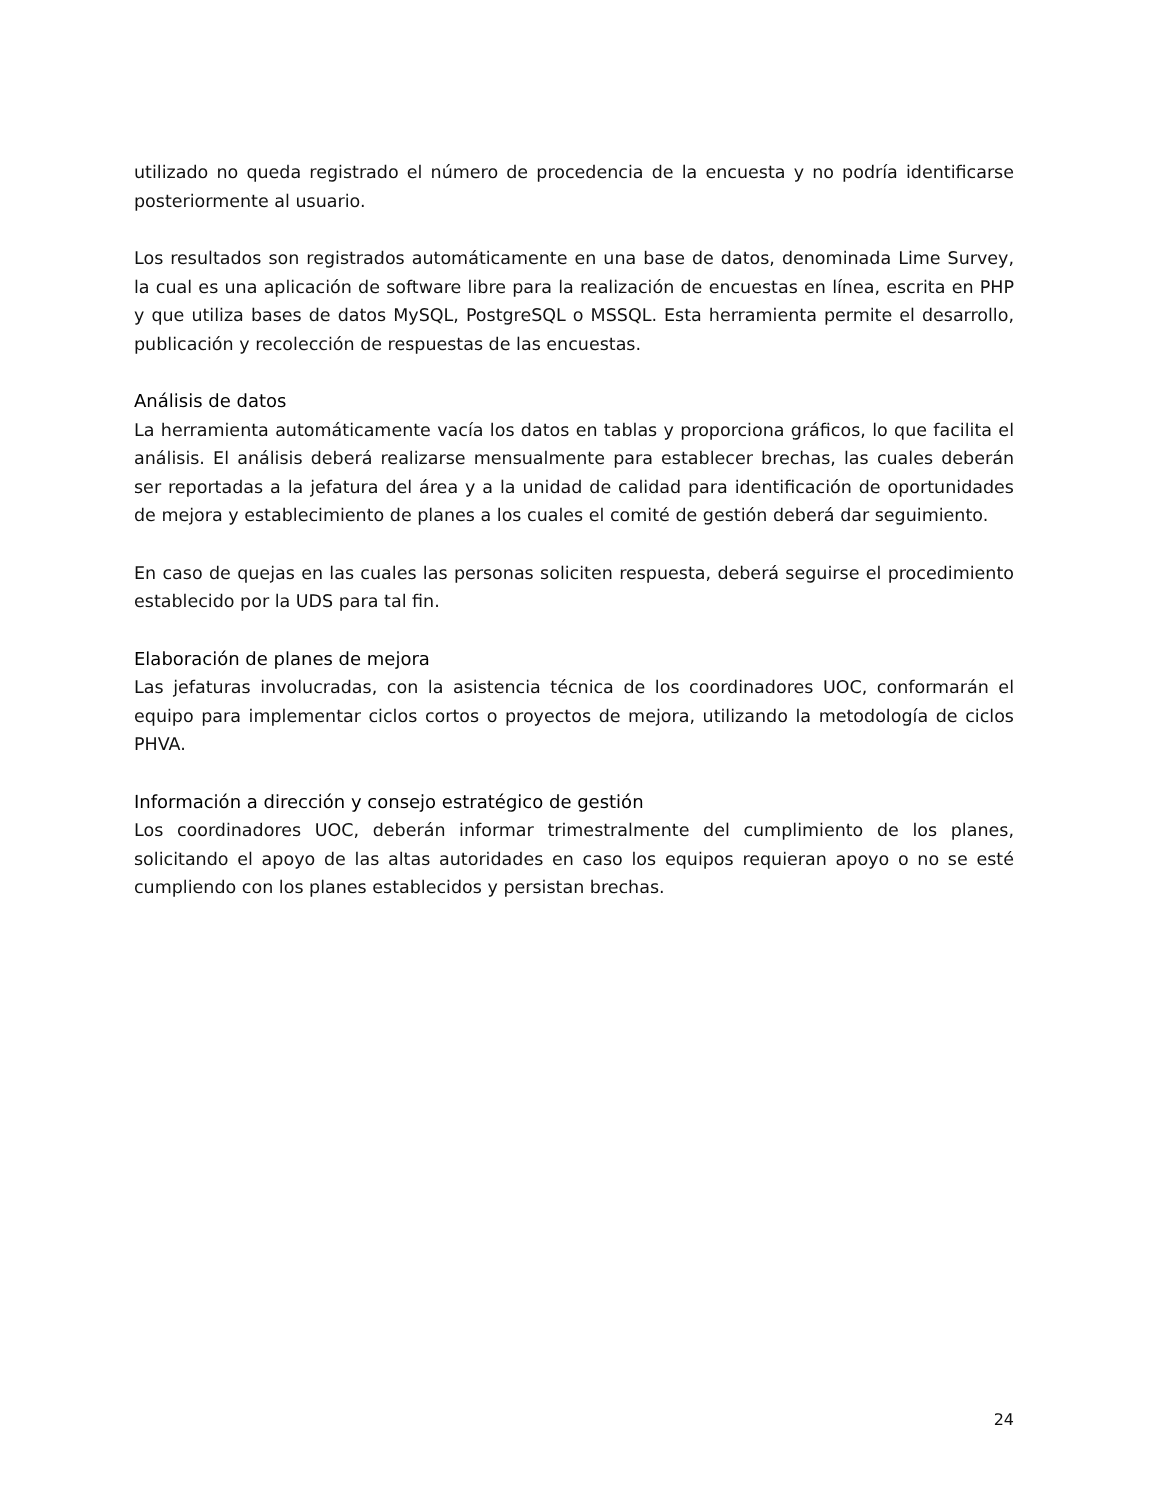utilizado no queda registrado el número de procedencia de la encuesta y no podría identificarse posteriormente al usuario.
Los resultados son registrados automáticamente en una base de datos, denominada Lime Survey, la cual es una aplicación de software libre para la realización de encuestas en línea, escrita en PHP y que utiliza bases de datos MySQL, PostgreSQL o MSSQL. Esta herramienta permite el desarrollo, publicación y recolección de respuestas de las encuestas.
Análisis de datos
La herramienta automáticamente vacía los datos en tablas y proporciona gráficos, lo que facilita el análisis. El análisis deberá realizarse mensualmente para establecer brechas, las cuales deberán ser reportadas a la jefatura del área y a la unidad de calidad para identificación de oportunidades de mejora y establecimiento de planes a los cuales el comité de gestión deberá dar seguimiento.
En caso de quejas en las cuales las personas soliciten respuesta, deberá seguirse el procedimiento establecido por la UDS para tal fin.
Elaboración de planes de mejora
Las jefaturas involucradas, con la asistencia técnica de los coordinadores UOC, conformarán el equipo para implementar ciclos cortos o proyectos de mejora, utilizando la metodología de ciclos PHVA.
Información a dirección y consejo estratégico de gestión
Los coordinadores UOC, deberán informar trimestralmente del cumplimiento de los planes, solicitando el apoyo de las altas autoridades en caso los equipos requieran apoyo o no se esté cumpliendo con los planes establecidos y persistan brechas.
24